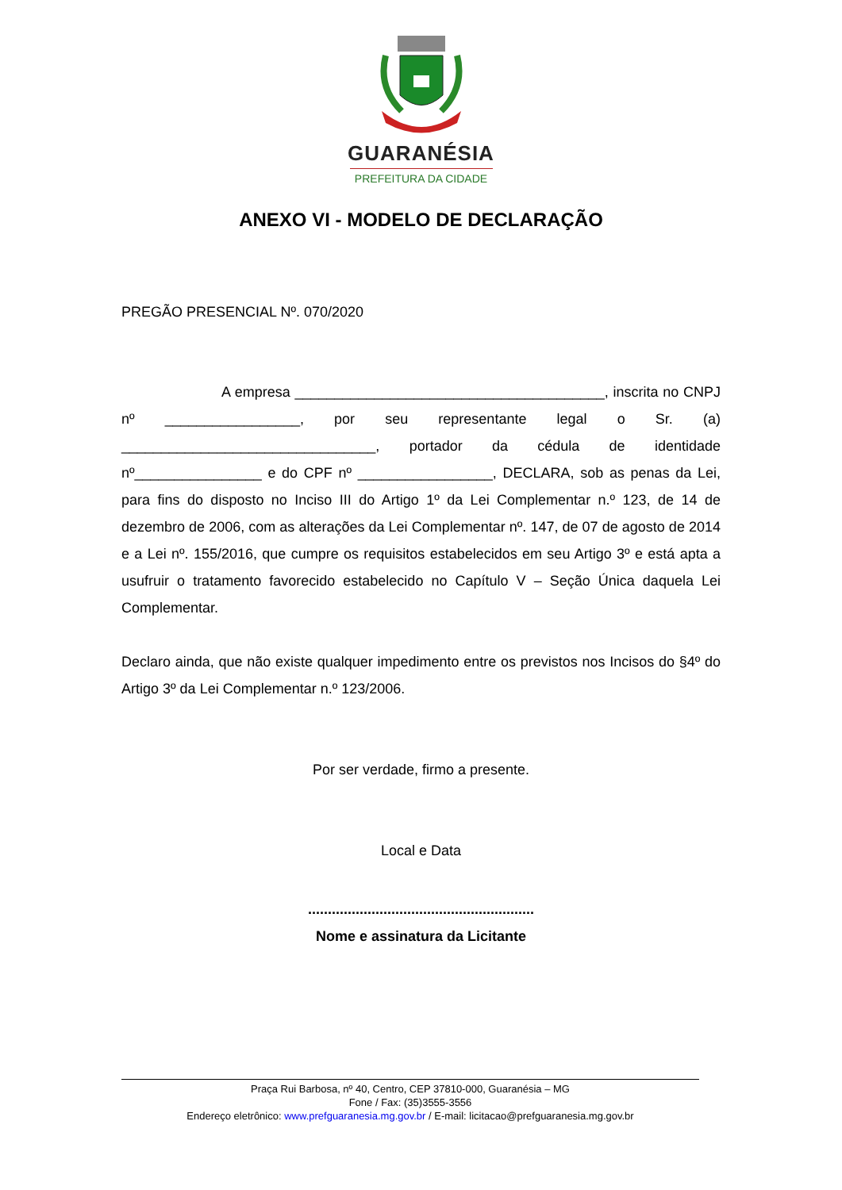GUARANÉSIA
PREFEITURA DA CIDADE
ANEXO VI - MODELO DE DECLARAÇÃO
PREGÃO PRESENCIAL Nº. 070/2020
A empresa _______________________________________, inscrita no CNPJ nº _________________, por seu representante legal o Sr. (a) ________________________________, portador da cédula de identidade nº________________ e do CPF nº _________________, DECLARA, sob as penas da Lei, para fins do disposto no Inciso III do Artigo 1º da Lei Complementar n.º 123, de 14 de dezembro de 2006, com as alterações da Lei Complementar nº. 147, de 07 de agosto de 2014 e a Lei nº. 155/2016, que cumpre os requisitos estabelecidos em seu Artigo 3º e está apta a usufruir o tratamento favorecido estabelecido no Capítulo V – Seção Única daquela Lei Complementar.
Declaro ainda, que não existe qualquer impedimento entre os previstos nos Incisos do §4º do Artigo 3º da Lei Complementar n.º 123/2006.
Por ser verdade, firmo a presente.
Local e Data
.........................................................
Nome e assinatura da Licitante
Praça Rui Barbosa, nº 40, Centro, CEP 37810-000, Guaranésia – MG
Fone / Fax: (35)3555-3556
Endereço eletrônico: www.prefguaranesia.mg.gov.br / E-mail: licitacao@prefguaranesia.mg.gov.br